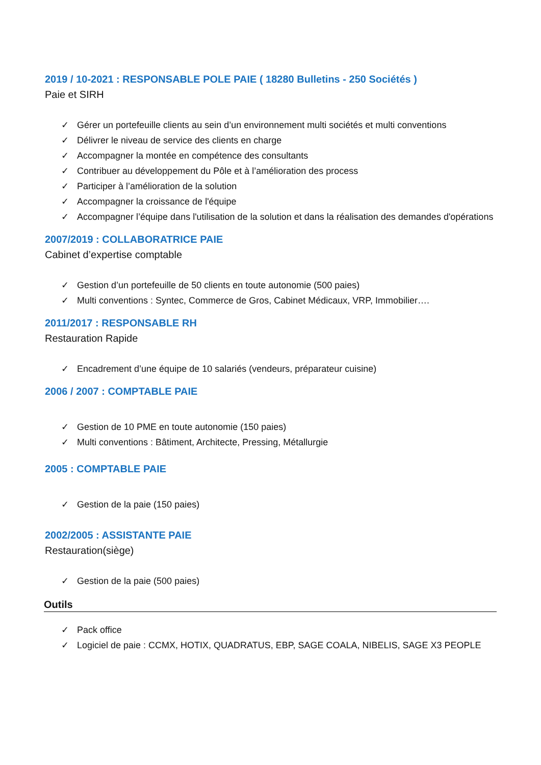2019 / 10-2021 : RESPONSABLE POLE PAIE ( 18280 Bulletins - 250 Sociétés )
Paie et SIRH
✓ Gérer un portefeuille clients au sein d’un environnement multi sociétés et multi conventions
✓ Délivrer le niveau de service des clients en charge
✓ Accompagner la montée en compétence des consultants
✓ Contribuer au développement du Pôle et à l’amélioration des process
✓ Participer à l’amélioration de la solution
✓ Accompagner la croissance de l'équipe
✓ Accompagner l’équipe dans l'utilisation de la solution et dans la réalisation des demandes d'opérations
2007/2019 : COLLABORATRICE PAIE
Cabinet d’expertise comptable
✓ Gestion d’un portefeuille de 50 clients en toute autonomie (500 paies)
✓ Multi conventions : Syntec, Commerce de Gros, Cabinet Médicaux, VRP, Immobilier….
2011/2017 : RESPONSABLE RH
Restauration Rapide
✓ Encadrement d’une équipe de 10 salariés (vendeurs, préparateur cuisine)
2006 / 2007 : COMPTABLE PAIE
✓ Gestion de 10 PME en toute autonomie (150 paies)
✓ Multi conventions : Bâtiment, Architecte, Pressing, Métallurgie
2005 : COMPTABLE PAIE
✓ Gestion de la paie (150 paies)
2002/2005 : ASSISTANTE PAIE
Restauration(siège)
✓ Gestion de la paie (500 paies)
Outils
✓ Pack office
✓ Logiciel de paie : CCMX, HOTIX, QUADRATUS, EBP, SAGE COALA, NIBELIS, SAGE X3 PEOPLE